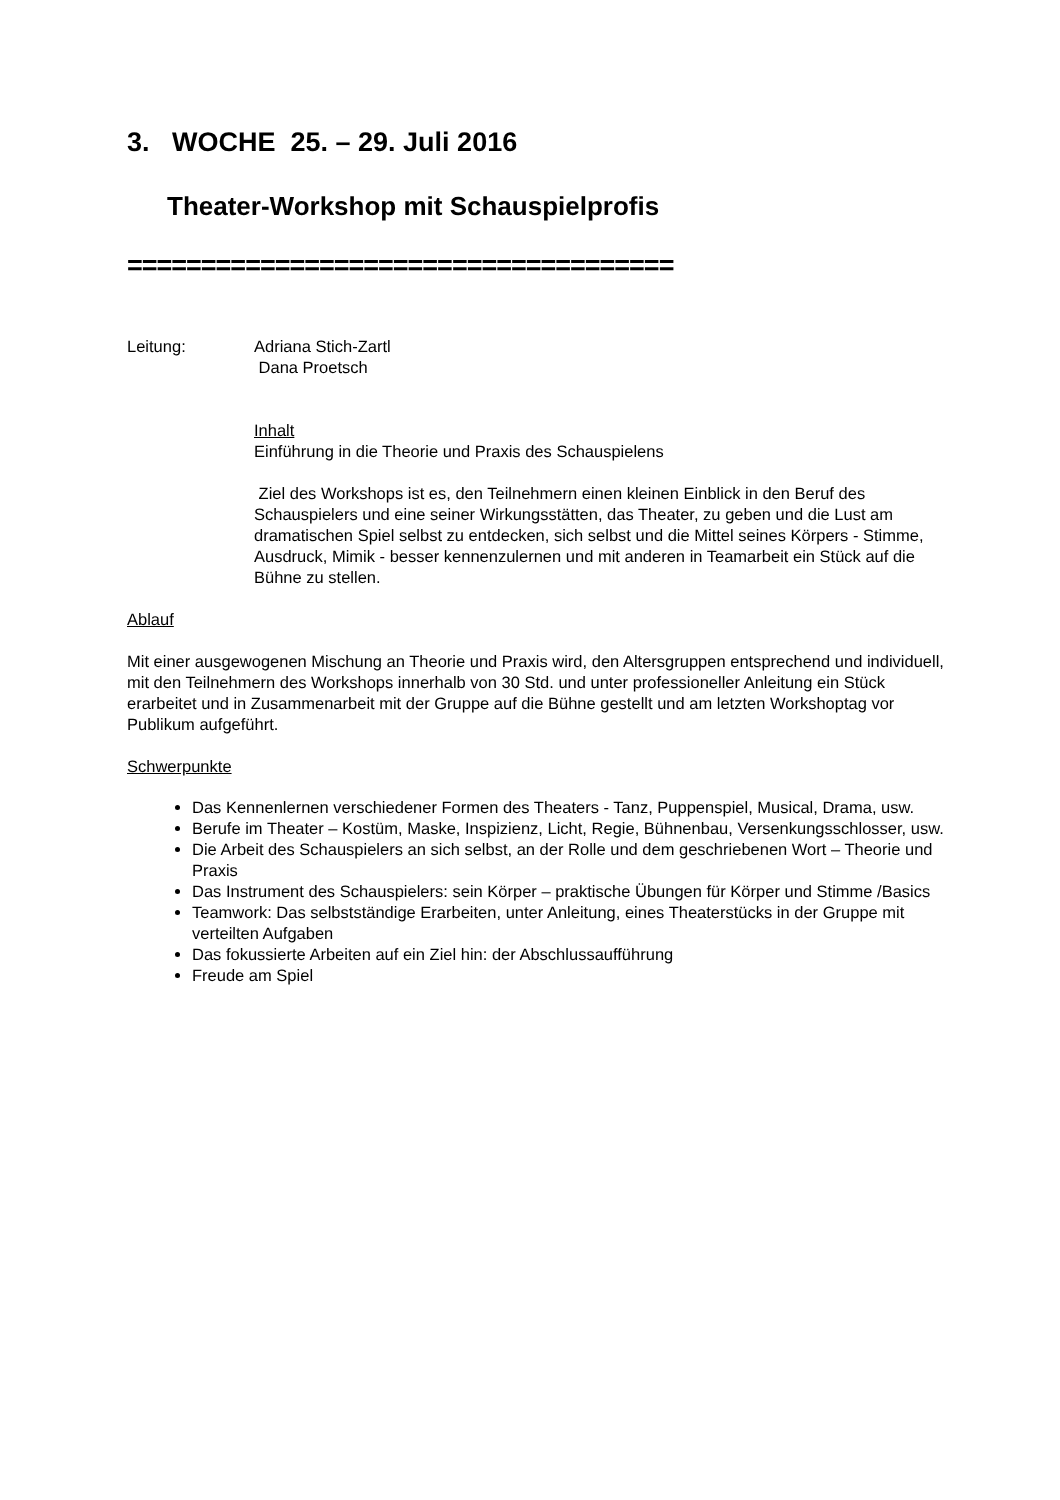3. WOCHE 25. – 29. Juli 2016
Theater-Workshop mit Schauspielprofis
=====================================
Leitung: Adriana Stich-Zartl
Dana Proetsch
Inhalt
Einführung in die Theorie und Praxis des Schauspielens
Ziel des Workshops ist es, den Teilnehmern einen kleinen Einblick in den Beruf des Schauspielers und eine seiner Wirkungsstätten, das Theater, zu geben und die Lust am dramatischen Spiel selbst zu entdecken, sich selbst und die Mittel seines Körpers - Stimme, Ausdruck, Mimik - besser kennenzulernen und mit anderen in Teamarbeit ein Stück auf die Bühne zu stellen.
Ablauf
Mit einer ausgewogenen Mischung an Theorie und Praxis wird, den Altersgruppen entsprechend und individuell, mit den Teilnehmern des Workshops innerhalb von 30 Std. und unter professioneller Anleitung ein Stück erarbeitet und in Zusammenarbeit mit der Gruppe auf die Bühne gestellt und am letzten Workshoptag vor Publikum aufgeführt.
Schwerpunkte
Das Kennenlernen verschiedener Formen des Theaters - Tanz, Puppenspiel, Musical, Drama, usw.
Berufe im Theater – Kostüm, Maske, Inspizienz, Licht, Regie, Bühnenbau, Versenkungsschlosser, usw.
Die Arbeit des Schauspielers an sich selbst, an der Rolle und dem geschriebenen Wort – Theorie und Praxis
Das Instrument des Schauspielers: sein Körper – praktische Übungen für Körper und Stimme /Basics
Teamwork: Das selbstständige Erarbeiten, unter Anleitung, eines Theaterstücks in der Gruppe mit verteilten Aufgaben
Das fokussierte Arbeiten auf ein Ziel hin: der Abschlussaufführung
Freude am Spiel